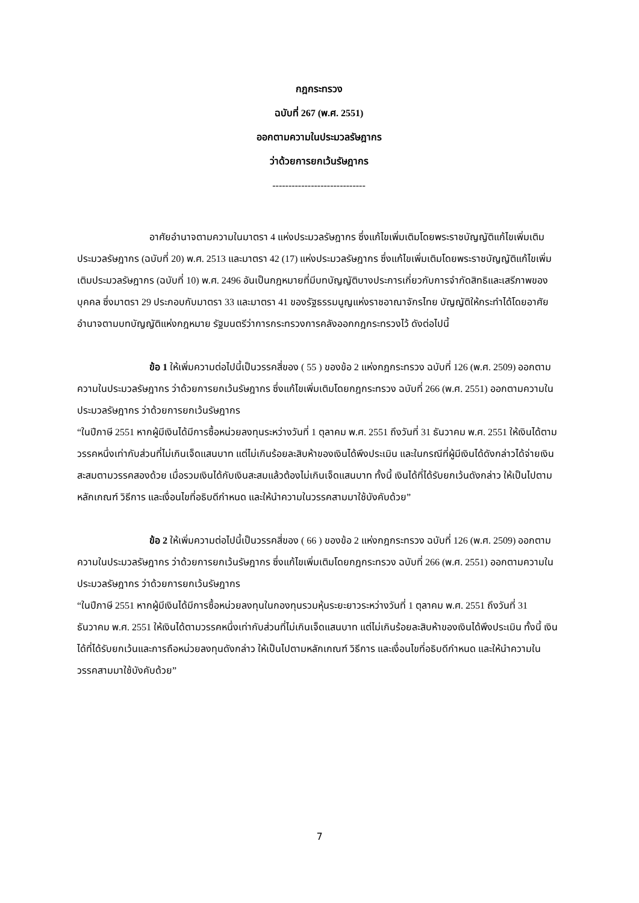กฎกระทรวง
ฉบับที่ 267 (พ.ศ. 2551)
ออกตามความในประมวลรัษฎากร
ว่าด้วยการยกเว้นรัษฎากร
-----------------------------
อาศัยอำนาจตามความในมาตรา 4 แห่งประมวลรัษฎากร ซึ่งแก้ไขเพิ่มเติมโดยพระราชบัญญัติแก้ไขเพิ่มเติมประมวลรัษฎากร (ฉบับที่ 20) พ.ศ. 2513 และมาตรา 42 (17) แห่งประมวลรัษฎากร ซึ่งแก้ไขเพิ่มเติมโดยพระราชบัญญัติแก้ไขเพิ่มเติมประมวลรัษฎากร (ฉบับที่ 10) พ.ศ. 2496 อันเป็นกฎหมายที่มีบทบัญญัติบางประการเกี่ยวกับการจำกัดสิทธิและเสรีภาพของบุคคล ซึ่งมาตรา 29 ประกอบกับมาตรา 33 และมาตรา 41 ของรัฐธรรมนูญแห่งราชอาณาจักรไทย บัญญัติให้กระทำได้โดยอาศัยอำนาจตามบทบัญญัติแห่งกฎหมาย รัฐมนตรีว่าการกระทรวงการคลังออกกฎกระทรวงไว้ ดังต่อไปนี้
ข้อ 1 ให้เพิ่มความต่อไปนี้เป็นวรรคสี่ของ ( 55 ) ของข้อ 2 แห่งกฎกระทรวง ฉบับที่ 126 (พ.ศ. 2509) ออกตามความในประมวลรัษฎากร ว่าด้วยการยกเว้นรัษฎากร ซึ่งแก้ไขเพิ่มเติมโดยกฎกระทรวง ฉบับที่ 266 (พ.ศ. 2551) ออกตามความในประมวลรัษฎากร ว่าด้วยการยกเว้นรัษฎากร
“ในปีภาษี 2551 หากผู้มีเงินได้มีการซื้อหน่วยลงทุนระหว่างวันที่ 1 ตุลาคม พ.ศ. 2551 ถึงวันที่ 31 ธันวาคม พ.ศ. 2551 ให้เงินได้ตามวรรคหนึ่งเท่ากับส่วนที่ไม่เกินเจ็ดแสนบาท แต่ไม่เกินร้อยละสิบห้าของเงินได้พึงประเมิน และในกรณีที่ผู้มีเงินได้ดังกล่าวได้จ่ายเงินสะสมตามวรรคสองด้วย เมื่อรวมเงินได้กับเงินสะสมแล้วต้องไม่เกินเจ็ดแสนบาท ทั้งนี้ เงินได้ที่ได้รับยกเว้นดังกล่าว ให้เป็นไปตามหลักเกณฑ์ วิธีการ และเงื่อนไขที่อธิบดีกำหนด และให้นำความในวรรคสามมาใช้บังคับด้วย”
ข้อ 2 ให้เพิ่มความต่อไปนี้เป็นวรรคสี่ของ ( 66 ) ของข้อ 2 แห่งกฎกระทรวง ฉบับที่ 126 (พ.ศ. 2509) ออกตามความในประมวลรัษฎากร ว่าด้วยการยกเว้นรัษฎากร ซึ่งแก้ไขเพิ่มเติมโดยกฎกระทรวง ฉบับที่ 266 (พ.ศ. 2551) ออกตามความในประมวลรัษฎากร ว่าด้วยการยกเว้นรัษฎากร
“ในปีภาษี 2551 หากผู้มีเงินได้มีการซื้อหน่วยลงทุนในกองทุนรวมหุ้นระยะยาวระหว่างวันที่ 1 ตุลาคม พ.ศ. 2551 ถึงวันที่ 31 ธันวาคม พ.ศ. 2551 ให้เงินได้ตามวรรคหนึ่งเท่ากับส่วนที่ไม่เกินเจ็ดแสนบาท แต่ไม่เกินร้อยละสิบห้าของเงินได้พึงประเมิน ทั้งนี้ เงินได้ที่ได้รับยกเว้นและการถือหน่วยลงทุนดังกล่าว ให้เป็นไปตามหลักเกณฑ์ วิธีการ และเงื่อนไขที่อธิบดีกำหนด และให้นำความในวรรคสามมาใช้บังคับด้วย”
7